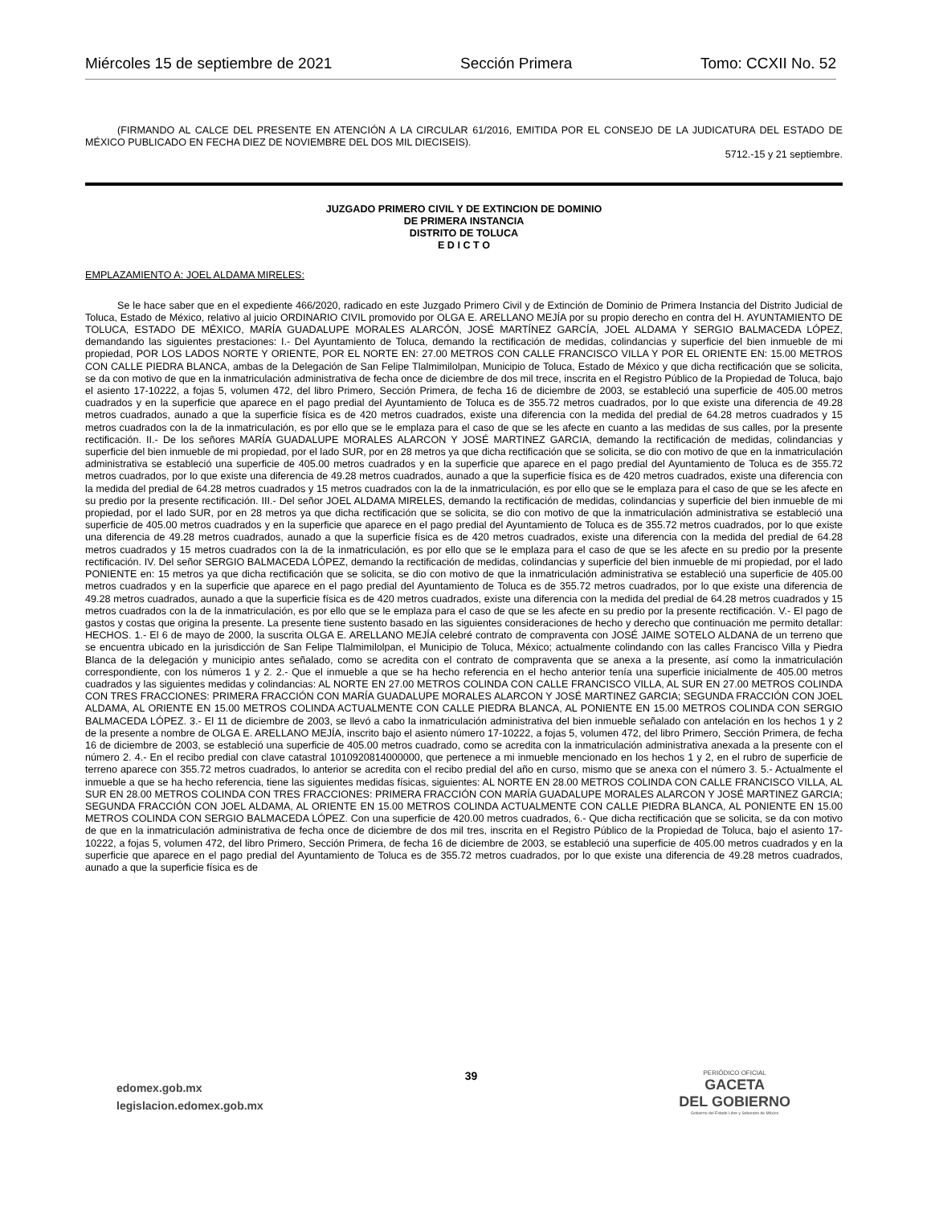Miércoles 15 de septiembre de 2021 Sección Primera Tomo: CCXII No. 52
(FIRMANDO AL CALCE DEL PRESENTE EN ATENCIÓN A LA CIRCULAR 61/2016, EMITIDA POR EL CONSEJO DE LA JUDICATURA DEL ESTADO DE MÉXICO PUBLICADO EN FECHA DIEZ DE NOVIEMBRE DEL DOS MIL DIECISEIS).
5712.-15 y 21 septiembre.
JUZGADO PRIMERO CIVIL Y DE EXTINCION DE DOMINIO
DE PRIMERA INSTANCIA
DISTRITO DE TOLUCA
E D I C T O
EMPLAZAMIENTO A: JOEL ALDAMA MIRELES:
Se le hace saber que en el expediente 466/2020, radicado en este Juzgado Primero Civil y de Extinción de Dominio de Primera Instancia del Distrito Judicial de Toluca, Estado de México, relativo al juicio ORDINARIO CIVIL promovido por OLGA E. ARELLANO MEJÍA por su propio derecho en contra del H. AYUNTAMIENTO DE TOLUCA, ESTADO DE MÉXICO, MARÍA GUADALUPE MORALES ALARCÓN, JOSÉ MARTÍNEZ GARCÍA, JOEL ALDAMA Y SERGIO BALMACEDA LÓPEZ, demandando las siguientes prestaciones: I.- Del Ayuntamiento de Toluca, demando la rectificación de medidas, colindancias y superficie del bien inmueble de mi propiedad, POR LOS LADOS NORTE Y ORIENTE, POR EL NORTE EN: 27.00 METROS CON CALLE FRANCISCO VILLA Y POR EL ORIENTE EN: 15.00 METROS CON CALLE PIEDRA BLANCA, ambas de la Delegación de San Felipe Tlalmimilolpan, Municipio de Toluca, Estado de México y que dicha rectificación que se solicita, se da con motivo de que en la inmatriculación administrativa de fecha once de diciembre de dos mil trece, inscrita en el Registro Público de la Propiedad de Toluca, bajo el asiento 17-10222, a fojas 5, volumen 472, del libro Primero, Sección Primera, de fecha 16 de diciembre de 2003, se estableció una superficie de 405.00 metros cuadrados y en la superficie que aparece en el pago predial del Ayuntamiento de Toluca es de 355.72 metros cuadrados, por lo que existe una diferencia de 49.28 metros cuadrados, aunado a que la superficie física es de 420 metros cuadrados, existe una diferencia con la medida del predial de 64.28 metros cuadrados y 15 metros cuadrados con la de la inmatriculación, es por ello que se le emplaza para el caso de que se les afecte en cuanto a las medidas de sus calles, por la presente rectificación. II.- De los señores MARÍA GUADALUPE MORALES ALARCON Y JOSÉ MARTINEZ GARCIA, demando la rectificación de medidas, colindancias y superficie del bien inmueble de mi propiedad, por el lado SUR, por en 28 metros ya que dicha rectificación que se solicita, se dio con motivo de que en la inmatriculación administrativa se estableció una superficie de 405.00 metros cuadrados y en la superficie que aparece en el pago predial del Ayuntamiento de Toluca es de 355.72 metros cuadrados, por lo que existe una diferencia de 49.28 metros cuadrados, aunado a que la superficie física es de 420 metros cuadrados, existe una diferencia con la medida del predial de 64.28 metros cuadrados y 15 metros cuadrados con la de la inmatriculación, es por ello que se le emplaza para el caso de que se les afecte en su predio por la presente rectificación. III.- Del señor JOEL ALDAMA MIRELES, demando la rectificación de medidas, colindancias y superficie del bien inmueble de mi propiedad, por el lado SUR, por en 28 metros ya que dicha rectificación que se solicita, se dio con motivo de que la inmatriculación administrativa se estableció una superficie de 405.00 metros cuadrados y en la superficie que aparece en el pago predial del Ayuntamiento de Toluca es de 355.72 metros cuadrados, por lo que existe una diferencia de 49.28 metros cuadrados, aunado a que la superficie física es de 420 metros cuadrados, existe una diferencia con la medida del predial de 64.28 metros cuadrados y 15 metros cuadrados con la de la inmatriculación, es por ello que se le emplaza para el caso de que se les afecte en su predio por la presente rectificación. IV. Del señor SERGIO BALMACEDA LÓPEZ, demando la rectificación de medidas, colindancias y superficie del bien inmueble de mi propiedad, por el lado PONIENTE en: 15 metros ya que dicha rectificación que se solicita, se dio con motivo de que la inmatriculación administrativa se estableció una superficie de 405.00 metros cuadrados y en la superficie que aparece en el pago predial del Ayuntamiento de Toluca es de 355.72 metros cuadrados, por lo que existe una diferencia de 49.28 metros cuadrados, aunado a que la superficie física es de 420 metros cuadrados, existe una diferencia con la medida del predial de 64.28 metros cuadrados y 15 metros cuadrados con la de la inmatriculación, es por ello que se le emplaza para el caso de que se les afecte en su predio por la presente rectificación. V.- El pago de gastos y costas que origina la presente. La presente tiene sustento basado en las siguientes consideraciones de hecho y derecho que continuación me permito detallar: HECHOS. 1.- El 6 de mayo de 2000, la suscrita OLGA E. ARELLANO MEJÍA celebré contrato de compraventa con JOSÉ JAIME SOTELO ALDANA de un terreno que se encuentra ubicado en la jurisdicción de San Felipe Tlalmimilolpan, el Municipio de Toluca, México; actualmente colindando con las calles Francisco Villa y Piedra Blanca de la delegación y municipio antes señalado, como se acredita con el contrato de compraventa que se anexa a la presente, así como la inmatriculación correspondiente, con los números 1 y 2. 2.- Que el inmueble a que se ha hecho referencia en el hecho anterior tenía una superficie inicialmente de 405.00 metros cuadrados y las siguientes medidas y colindancias: AL NORTE EN 27.00 METROS COLINDA CON CALLE FRANCISCO VILLA, AL SUR EN 27.00 METROS COLINDA CON TRES FRACCIONES: PRIMERA FRACCIÓN CON MARÍA GUADALUPE MORALES ALARCON Y JOSÉ MARTINEZ GARCIA; SEGUNDA FRACCIÓN CON JOEL ALDAMA, AL ORIENTE EN 15.00 METROS COLINDA ACTUALMENTE CON CALLE PIEDRA BLANCA, AL PONIENTE EN 15.00 METROS COLINDA CON SERGIO BALMACEDA LÓPEZ. 3.- El 11 de diciembre de 2003, se llevó a cabo la inmatriculación administrativa del bien inmueble señalado con antelación en los hechos 1 y 2 de la presente a nombre de OLGA E. ARELLANO MEJÍA, inscrito bajo el asiento número 17-10222, a fojas 5, volumen 472, del libro Primero, Sección Primera, de fecha 16 de diciembre de 2003, se estableció una superficie de 405.00 metros cuadrado, como se acredita con la inmatriculación administrativa anexada a la presente con el número 2. 4.- En el recibo predial con clave catastral 1010920814000000, que pertenece a mi inmueble mencionado en los hechos 1 y 2, en el rubro de superficie de terreno aparece con 355.72 metros cuadrados, lo anterior se acredita con el recibo predial del año en curso, mismo que se anexa con el número 3. 5.- Actualmente el inmueble a que se ha hecho referencia, tiene las siguientes medidas físicas, siguientes: AL NORTE EN 28.00 METROS COLINDA CON CALLE FRANCISCO VILLA, AL SUR EN 28.00 METROS COLINDA CON TRES FRACCIONES: PRIMERA FRACCIÓN CON MARÍA GUADALUPE MORALES ALARCON Y JOSÉ MARTINEZ GARCIA; SEGUNDA FRACCIÓN CON JOEL ALDAMA, AL ORIENTE EN 15.00 METROS COLINDA ACTUALMENTE CON CALLE PIEDRA BLANCA, AL PONIENTE EN 15.00 METROS COLINDA CON SERGIO BALMACEDA LÓPEZ. Con una superficie de 420.00 metros cuadrados, 6.- Que dicha rectificación que se solicita, se da con motivo de que en la inmatriculación administrativa de fecha once de diciembre de dos mil tres, inscrita en el Registro Público de la Propiedad de Toluca, bajo el asiento 17-10222, a fojas 5, volumen 472, del libro Primero, Sección Primera, de fecha 16 de diciembre de 2003, se estableció una superficie de 405.00 metros cuadrados y en la superficie que aparece en el pago predial del Ayuntamiento de Toluca es de 355.72 metros cuadrados, por lo que existe una diferencia de 49.28 metros cuadrados, aunado a que la superficie física es de
edomex.gob.mx
legislacion.edomex.gob.mx
39
PERIÓDICO OFICIAL
GACETA
DEL GOBIERNO
Gobierno del Estado Libre y Soberano de México